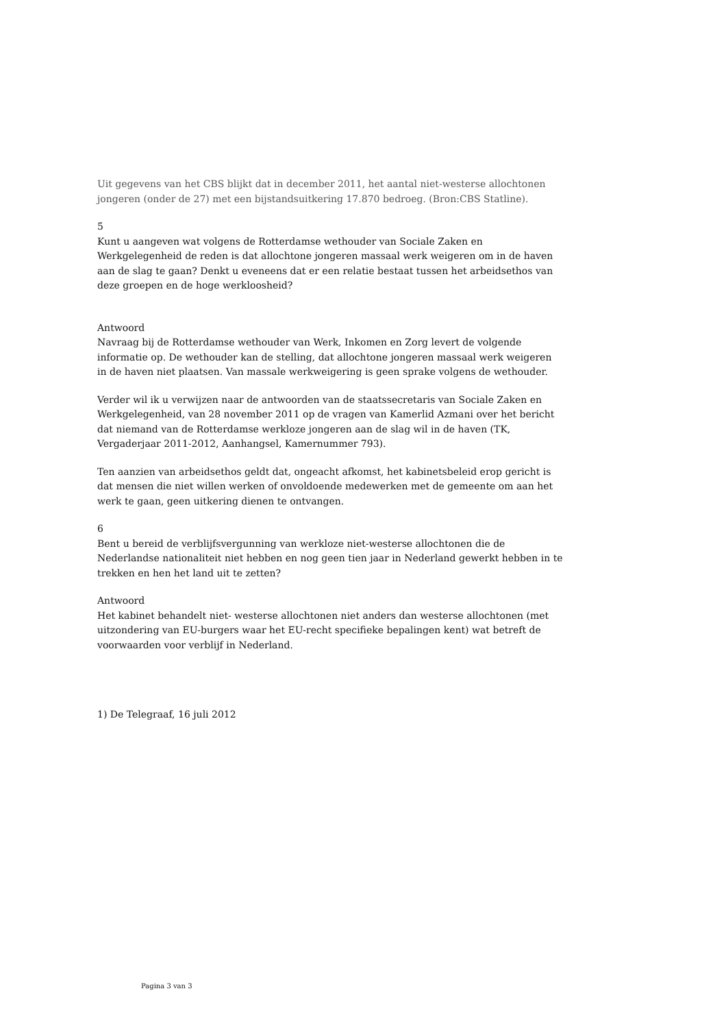Uit gegevens van het CBS blijkt dat in december 2011, het aantal niet-westerse allochtonen jongeren (onder de 27) met een bijstandsuitkering 17.870 bedroeg. (Bron:CBS Statline).
5
Kunt u aangeven wat volgens de Rotterdamse wethouder van Sociale Zaken en Werkgelegenheid de reden is dat allochtone jongeren massaal werk weigeren om in de haven aan de slag te gaan? Denkt u eveneens dat er een relatie bestaat tussen het arbeidsethos van deze groepen en de hoge werkloosheid?
Antwoord
Navraag bij de Rotterdamse wethouder van Werk, Inkomen en Zorg levert de volgende informatie op. De wethouder kan de stelling, dat allochtone jongeren massaal werk weigeren in de haven niet plaatsen. Van massale werkweigering is geen sprake volgens de wethouder.
Verder wil ik u verwijzen naar de antwoorden van de staatssecretaris van Sociale Zaken en Werkgelegenheid, van 28 november 2011 op de vragen van Kamerlid Azmani over het bericht dat niemand van de Rotterdamse werkloze jongeren aan de slag wil in de haven (TK, Vergaderjaar 2011-2012, Aanhangsel, Kamernummer 793).
Ten aanzien van arbeidsethos geldt dat, ongeacht afkomst, het kabinetsbeleid erop gericht is dat mensen die niet willen werken of onvoldoende medewerken met de gemeente om aan het werk te gaan, geen uitkering dienen te ontvangen.
6
Bent u bereid de verblijfsvergunning van werkloze niet-westerse allochtonen die de Nederlandse nationaliteit niet hebben en nog geen tien jaar in Nederland gewerkt hebben in te trekken en hen het land uit te zetten?
Antwoord
Het kabinet behandelt niet- westerse allochtonen niet anders dan westerse allochtonen (met uitzondering van EU-burgers waar het EU-recht specifieke bepalingen kent) wat betreft de voorwaarden voor verblijf in Nederland.
1) De Telegraaf, 16 juli 2012
Pagina 3 van 3